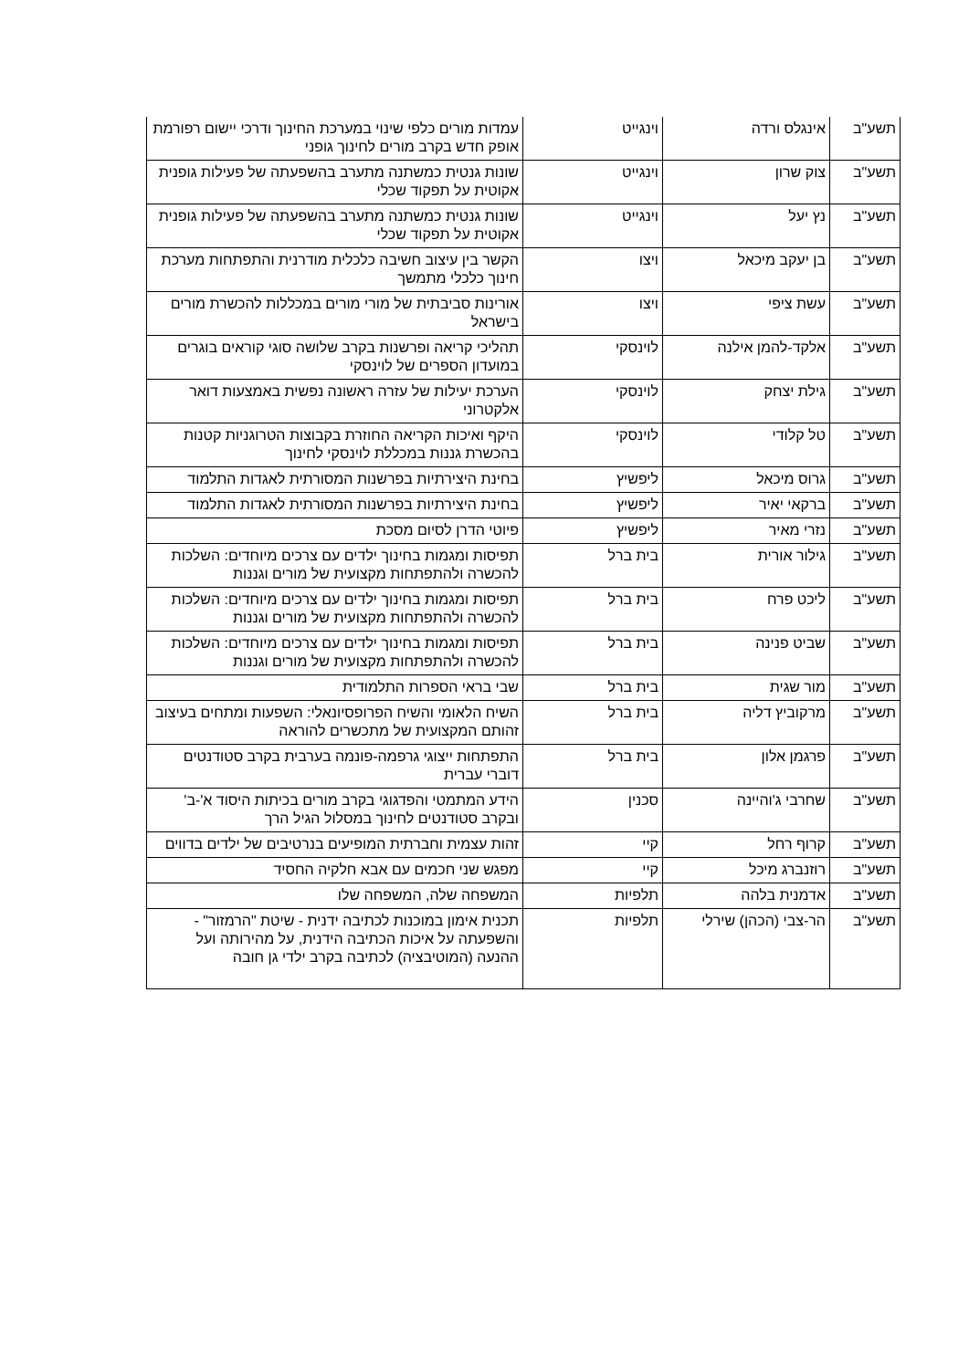| תשע"ב | אינגלס ורדה | וינגייט | עמדות מורים כלפי שינוי במערכת החינוך ודרכי יישום רפורמת אופק חדש בקרב מורים לחינוך גופני |
| תשע"ב | צוק שרון | וינגייט | שונות גנטית כמשתנה מתערב בהשפעתה של פעילות גופנית אקוטית על תפקוד שכלי |
| תשע"ב | נץ יעל | וינגייט | שונות גנטית כמשתנה מתערב בהשפעתה של פעילות גופנית אקוטית על תפקוד שכלי |
| תשע"ב | בן יעקב מיכאל | ויצו | הקשר בין עיצוב חשיבה כלכלית מודרנית והתפתחות מערכת חינוך כלכלי מתמשך |
| תשע"ב | עשת ציפי | ויצו | אורינות סביבתית של מורי מורים במכללות להכשרת מורים בישראל |
| תשע"ב | אלקד-להמן אילנה | לוינסקי | תהליכי קריאה ופרשנות בקרב שלושה סוגי קוראים בוגרים במועדון הספרים של לוינסקי |
| תשע"ב | גילת יצחק | לוינסקי | הערכת יעילות של עזרה ראשונה נפשית באמצעות דואר אלקטרוני |
| תשע"ב | טל קלודי | לוינסקי | היקף ואיכות הקריאה החוזרת בקבוצות הטרוגניות קטנות בהכשרת גננות במכללת לוינסקי לחינוך |
| תשע"ב | גרוס מיכאל | ליפשיץ | בחינת היצירתיות בפרשנות המסורתית לאגדות התלמוד |
| תשע"ב | ברקאי יאיר | ליפשיץ | בחינת היצירתיות בפרשנות המסורתית לאגדות התלמוד |
| תשע"ב | נזרי מאיר | ליפשיץ | פיוטי הדרן לסיום מסכת |
| תשע"ב | גילור אורית | בית ברל | תפיסות ומגמות בחינוך ילדים עם צרכים מיוחדים: השלכות להכשרה ולהתפתחות מקצועית של מורים וגננות |
| תשע"ב | ליכט פרח | בית ברל | תפיסות ומגמות בחינוך ילדים עם צרכים מיוחדים: השלכות להכשרה ולהתפתחות מקצועית של מורים וגננות |
| תשע"ב | שביט פנינה | בית ברל | תפיסות ומגמות בחינוך ילדים עם צרכים מיוחדים: השלכות להכשרה ולהתפתחות מקצועית של מורים וגננות |
| תשע"ב | מור שגית | בית ברל | שבי בראי הספרות התלמודית |
| תשע"ב | מרקוביץ דליה | בית ברל | השיח הלאומי והשיח הפרופסיונאלי: השפעות ומתחים בעיצוב זהותם המקצועית של מתכשרים להוראה |
| תשע"ב | פרגמן אלון | בית ברל | התפתחות ייצוגי גרפמה-פונמה בערבית בקרב סטודנטים דוברי עברית |
| תשע"ב | שחרבי ג'והיינה | סכנין | הידע המתמטי והפדגוגי בקרב מורים בכיתות היסוד א'-ב' ובקרב סטודנטים לחינוך במסלול הגיל הרך |
| תשע"ב | קרוף רחל | קיי | זהות עצמית וחברתית המופיעים בנרטיבים של ילדים בדווים |
| תשע"ב | רוזנברג מיכל | קיי | מפגש שני חכמים עם אבא חלקיה החסיד |
| תשע"ב | אדמנית בלהה | תלפיות | המשפחה שלה, המשפחה שלו |
| תשע"ב | הר-צבי (הכהן) שירלי | תלפיות | תכנית אימון במוכנות לכתיבה ידנית - שיטת "הרמזור" - והשפעתה על איכות הכתיבה הידנית, על מהירותה ועל ההנעה (המוטיבציה) לכתיבה בקרב ילדי גן חובה |